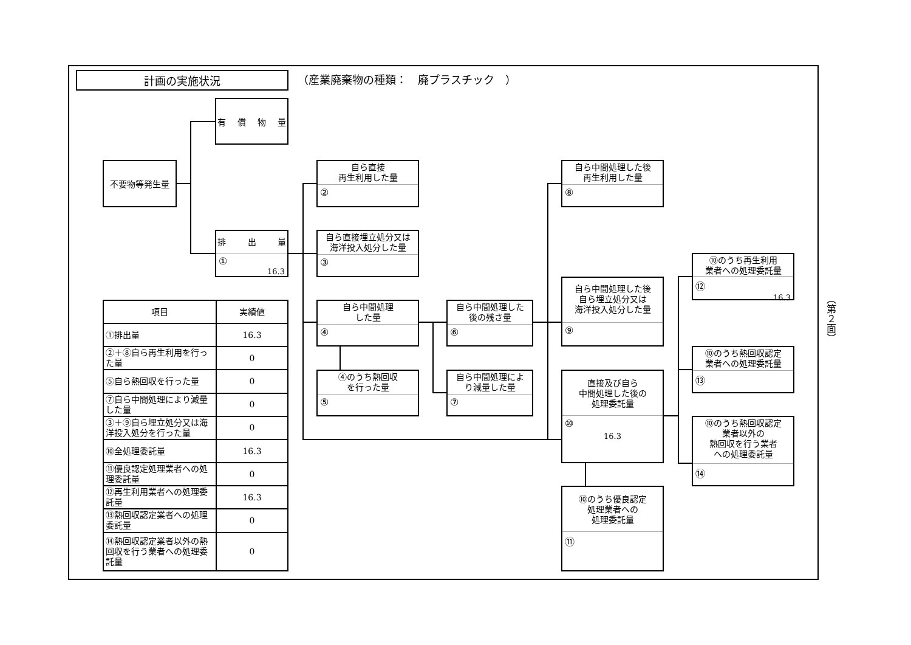計画の実施状況
（産業廃棄物の種類：　廃プラスチック　）
有 償 物 量
不要物等発生量
排 出 量
①
16.3
自ら直接
再生利用した量
②
自ら直接埋立処分又は
海洋投入処分した量
③
自ら中間処理
した量
④
④のうち熱回収
を行った量
⑤
自ら中間処理した
後の残さ量
⑥
自ら中間処理によ
り減量した量
⑦
自ら中間処理した後
再生利用した量
⑧
自ら中間処理した後
自ら埋立処分又は
海洋投入処分した量
⑨
直接及び自ら
中間処理した後の
処理委託量
⑩
16.3
⑩のうち優良認定
処理業者への
処理委託量
⑪
⑩のうち再生利用
業者への処理委託量
⑫
16.3
⑩のうち熱回収認定
業者への処理委託量
⑬
⑩のうち熱回収認定
業者以外の
熱回収を行う業者
への処理委託量
⑭
| 項目 | 実績値 |
| --- | --- |
| ①排出量 | 16.3 |
| ②＋⑧自ら再生利用を行った量 | 0 |
| ⑤自ら熱回収を行った量 | 0 |
| ⑦自ら中間処理により減量した量 | 0 |
| ③＋⑨自ら埋立処分又は海洋投入処分を行った量 | 0 |
| ⑩全処理委託量 | 16.3 |
| ⑪優良認定処理業者への処理委託量 | 0 |
| ⑫再生利用業者への処理委託量 | 16.3 |
| ⑬熱回収認定業者への処理委託量 | 0 |
| ⑭熱回収認定業者以外の熱回収を行う業者への処理委託量 | 0 |
（第２面）